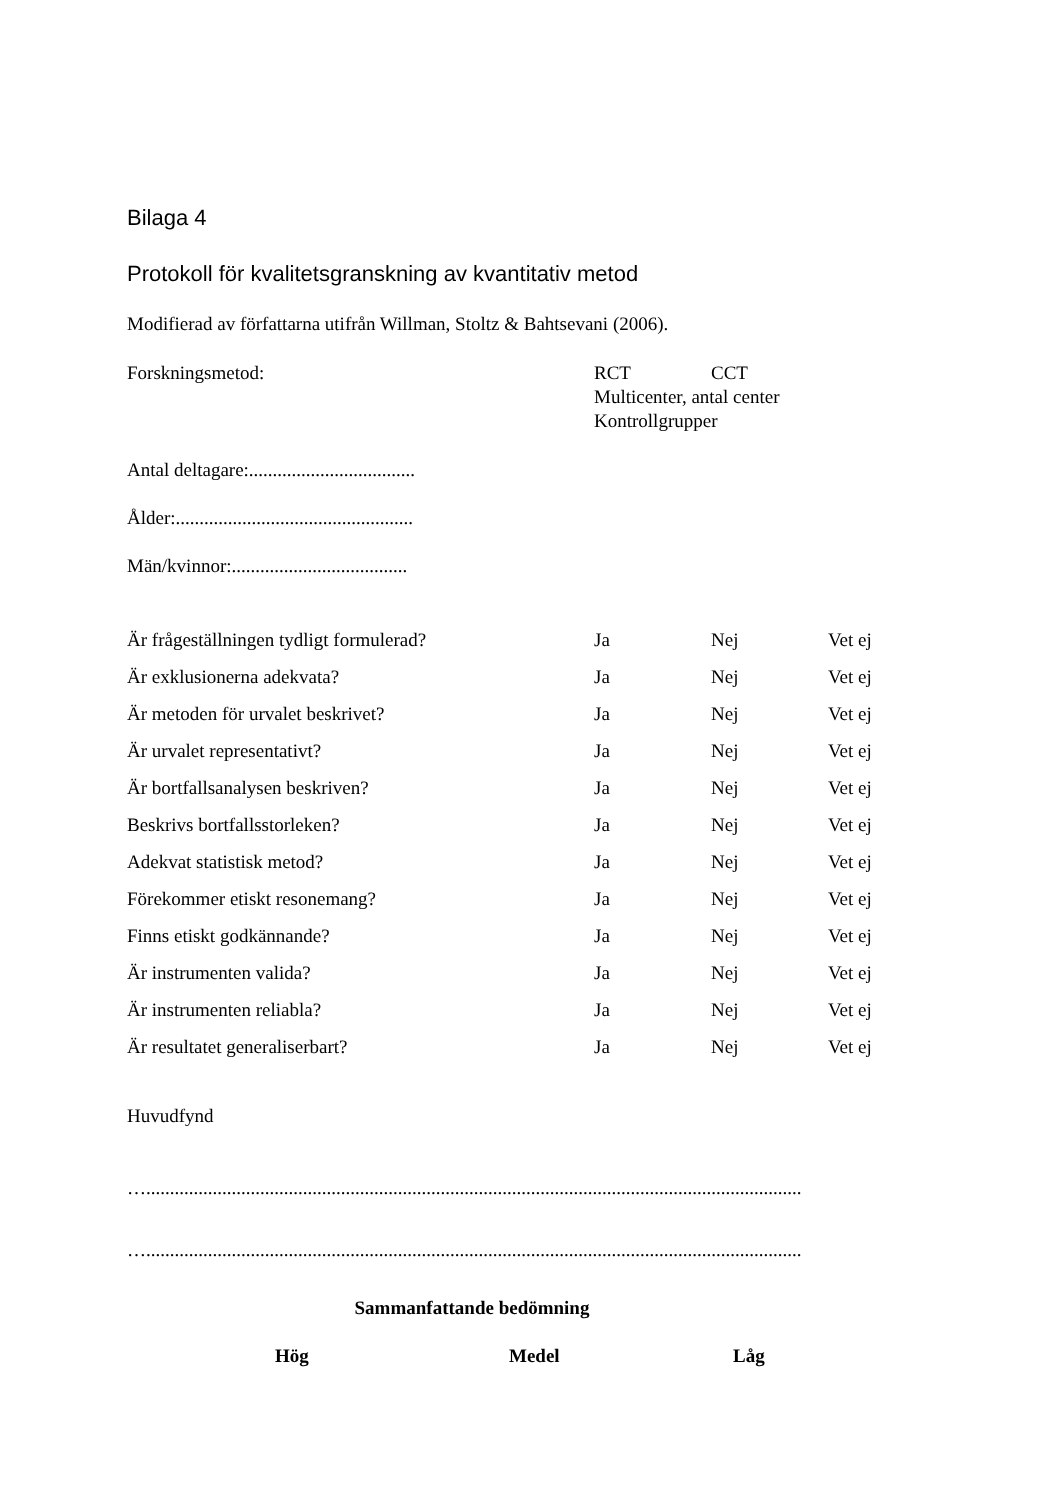Bilaga 4
Protokoll för kvalitetsgranskning av kvantitativ metod
Modifierad av författarna utifrån Willman, Stoltz & Bahtsevani (2006).
Forskningsmetod: RCT CCT
Multicenter, antal center
Kontrollgrupper
Antal deltagare:...................................
Ålder:..................................................
Män/kvinnor:.....................................
| Är frågeställningen tydligt formulerad? | Ja | Nej | Vet ej |
| Är exklusionerna adekvata? | Ja | Nej | Vet ej |
| Är metoden för urvalet beskrivet? | Ja | Nej | Vet ej |
| Är urvalet representativt? | Ja | Nej | Vet ej |
| Är bortfallsanalysen beskriven? | Ja | Nej | Vet ej |
| Beskrivs bortfallsstorleken? | Ja | Nej | Vet ej |
| Adekvat statistisk metod? | Ja | Nej | Vet ej |
| Förekommer etiskt resonemang? | Ja | Nej | Vet ej |
| Finns etiskt godkännande? | Ja | Nej | Vet ej |
| Är instrumenten valida? | Ja | Nej | Vet ej |
| Är instrumenten reliabla? | Ja | Nej | Vet ej |
| Är resultatet generaliserbart? | Ja | Nej | Vet ej |
Huvudfynd
…..........................................................................................................................................
…..........................................................................................................................................
Sammanfattande bedömning
Hög Medel Låg